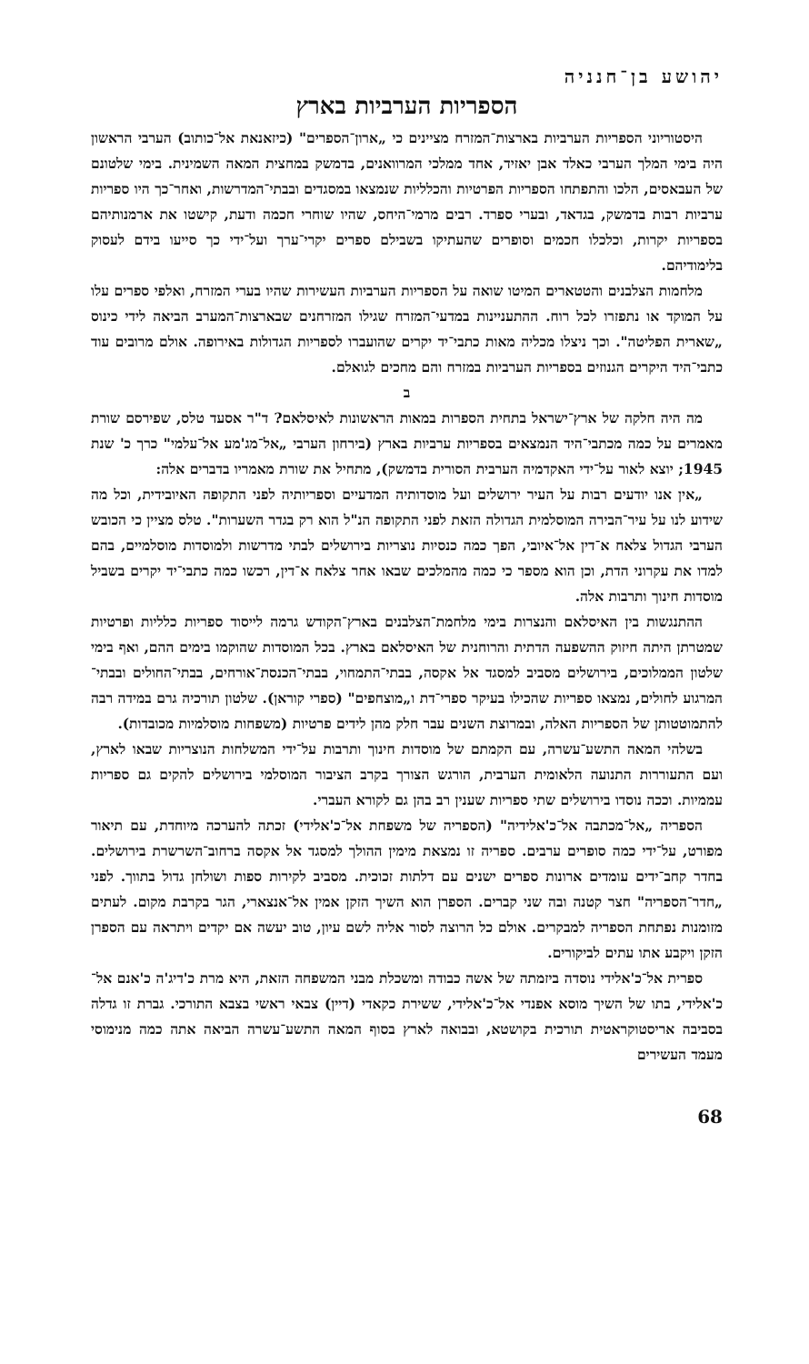יהושע בן־חנניה
הספריות הערביות בארץ
היסטוריוני הספריות הערביות בארצות־המזרח מציינים כי „ארון־הספרים" (כיזאנאת אל־כותוב) הערבי הראשון היה בימי המלך הערבי כאלד אבן יאזיד, אחד ממלכי המרוואנים, בדמשק במחצית המאה השמינית. בימי שלטונם של העבאסים, הלכו והתפתחו הספריות הפרטיות והכלליות שנמצאו במסגדים ובבתי־המדרשות, ואחר־כך היו ספריות ערביות רבות בדמשק, בגדאד, ובערי ספרד. רבים מרמי־היחס, שהיו שוחרי חכמה ודעת, קישטו את ארמנותיהם בספריות יקרות, וכלכלו חכמים וסופרים שהעתיקו בשבילם ספרים יקרי־ערך ועל־ידי כך סייעו בידם לעסוק בלימודיהם.
מלחמות הצלבנים והטטארים המיטו שואה על הספריות הערביות העשירות שהיו בערי המזרח, ואלפי ספרים עלו על המוקד או נתפזרו לכל רוח. ההתעניינות במדעי־המזרח שגילו המזרחנים שבארצות־המערב הביאה לידי כינוס „שארית הפליטה". וכך ניצלו מכליה מאות כתבי־יד יקרים שהועברו לספריות הגדולות באירופה. אולם מרובים עוד כתבי־היד היקרים הגנוזים בספריות הערביות במזרח והם מחכים לגואלם.
ב
מה היה חלקה של ארץ־ישראל בתחית הספרות במאות הראשונות לאיסלאם? ד"ר אסעד טלס, שפירסם שורת מאמרים על כמה מכתבי־היד הנמצאים בספריות ערביות בארץ (בירחון הערבי „אל־מג'מע אל־עלמי" כרך כ' שנת 1945; יוצא לאור על־ידי האקדמיה הערבית הסורית בדמשק), מתחיל את שורת מאמריו בדברים אלה:
„אין אנו יודעים רבות על העיר ירושלים ועל מוסדותיה המדעיים וספריותיה לפני התקופה האיובידית, וכל מה שידוע לנו על עיר־הבירה המוסלמית הגדולה הזאת לפני התקופה הנ"ל הוא רק בגדר השערות". טלס מציין כי הכובש הערבי הגדול צלאח א־דין אל־איובי, הפך כמה כנסיות נוצריות בירושלים לבתי מדרשות ולמוסדות מוסלמיים, בהם למדו את עקרוני הדת, וכן הוא מספר כי כמה מהמלכים שבאו אחר צלאח א־דין, רכשו כמה כתבי־יד יקרים בשביל מוסדות חינוך ותרבות אלה.
ההתנגשות בין האיסלאם והנצרות בימי מלחמת־הצלבנים בארץ־הקודש גרמה לייסוד ספריות כלליות ופרטיות שמטרתן היתה חיזוק ההשפעה הדתית והרוחנית של האיסלאם בארץ. בכל המוסדות שהוקמו בימים ההם, ואף בימי שלטון הממלוכים, בירושלים מסביב למסגד אל אקסה, בבתי־התמחוי, בבתי־הכנסת־אורחים, בבתי־החולים ובבתי־המרגוע לחולים, נמצאו ספריות שהכילו בעיקר ספרי־דת ו„מוצחפים" (ספרי קוראן). שלטון תורכיה גרם במידה רבה להתמוטטותן של הספריות האלה, ובמרוצת השנים עבר חלק מהן לידים פרטיות (משפחות מוסלמיות מכובדות).
בשלהי המאה התשע־עשרה, עם הקמתם של מוסדות חינוך ותרבות על־ידי המשלחות הנוצריות שבאו לארץ, ועם התעוררות התנועה הלאומית הערבית, הורגש הצורך בקרב הציבור המוסלמי בירושלים להקים גם ספריות עממיות. וככה נוסדו בירושלים שתי ספריות שענין רב בהן גם לקורא העברי.
הספריה „אל־מכתבה אל־כ'אלידיה" (הספריה של משפחת אל־כ'אלידי) זכתה להערכה מיוחדת, עם תיאור מפורט, על־ידי כמה סופרים ערבים. ספריה זו נמצאת מימין ההולך למסגד אל אקסה ברחוב־השרשרת בירושלים. בחדר קחב־ידים עומדים ארונות ספרים ישנים עם דלתות זכוכית. מסביב לקירות ספות ושולחן גדול בתווך. לפני „חדר־הספריה" חצר קטנה ובה שני קברים. הספרן הוא השיך הזקן אמין אל־אנצארי, הגר בקרבת מקום. לעתים מזומנות נפתחת הספריה למבקרים. אולם כל הרוצה לסור אליה לשם עיון, טוב יעשה אם יקדים ויתראה עם הספרן הזקן ויקבע אתו עתים לביקורים.
ספרית אל־כ'אלידי נוסדה ביזמתה של אשה כבודה ומשכלת מבני המשפחה הזאת, היא מרת כ'דיג'ה כ'אנם אל־כ'אלידי, בתו של השיך מוסא אפנדי אל־כ'אלידי, ששירת כקאדי (דיין) צבאי ראשי בצבא התורכי. גברת זו גדלה בסביבה אריסטוקראטית תורכית בקושטא, ובבואה לארץ בסוף המאה התשע־עשרה הביאה אתה כמה מנימוסי מעמד העשירים
68